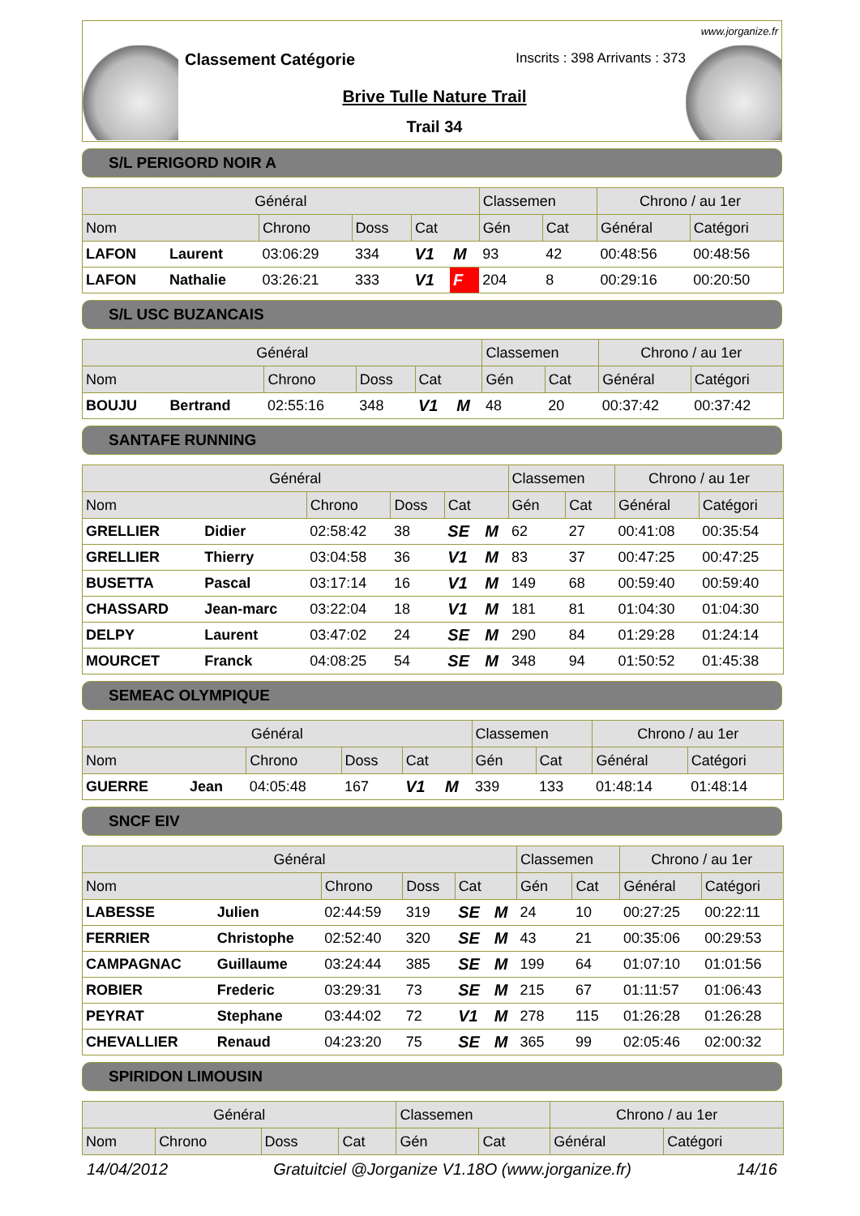www.jorganize.fr
Classement Catégorie
Inscrits : 398 Arrivants : 373
Brive Tulle Nature Trail
Trail 34
S/L PERIGORD NOIR A
| Général | | | | | | Classemen | | Chrono / au 1er | |
| --- | --- | --- | --- | --- | --- | --- | --- | --- | --- |
| Nom | | Chrono | Doss | Cat | | Gén | Cat | Général | Catégori |
| LAFON | Laurent | 03:06:29 | 334 | V1 | M | 93 | 42 | 00:48:56 | 00:48:56 |
| LAFON | Nathalie | 03:26:21 | 333 | V1 | F | 204 | 8 | 00:29:16 | 00:20:50 |
S/L USC BUZANCAIS
| Général | | | | | | Classemen | | Chrono / au 1er | |
| --- | --- | --- | --- | --- | --- | --- | --- | --- | --- |
| Nom | | Chrono | Doss | Cat | | Gén | Cat | Général | Catégori |
| BOUJU | Bertrand | 02:55:16 | 348 | V1 | M | 48 | 20 | 00:37:42 | 00:37:42 |
SANTAFE RUNNING
| Général | | | | | | Classemen | | Chrono / au 1er | |
| --- | --- | --- | --- | --- | --- | --- | --- | --- | --- |
| Nom | | Chrono | Doss | Cat | | Gén | Cat | Général | Catégori |
| GRELLIER | Didier | 02:58:42 | 38 | SE | M | 62 | 27 | 00:41:08 | 00:35:54 |
| GRELLIER | Thierry | 03:04:58 | 36 | V1 | M | 83 | 37 | 00:47:25 | 00:47:25 |
| BUSETTA | Pascal | 03:17:14 | 16 | V1 | M | 149 | 68 | 00:59:40 | 00:59:40 |
| CHASSARD | Jean-marc | 03:22:04 | 18 | V1 | M | 181 | 81 | 01:04:30 | 01:04:30 |
| DELPY | Laurent | 03:47:02 | 24 | SE | M | 290 | 84 | 01:29:28 | 01:24:14 |
| MOURCET | Franck | 04:08:25 | 54 | SE | M | 348 | 94 | 01:50:52 | 01:45:38 |
SEMEAC OLYMPIQUE
| Général | | | | | | Classemen | | Chrono / au 1er | |
| --- | --- | --- | --- | --- | --- | --- | --- | --- | --- |
| Nom | | Chrono | Doss | Cat | | Gén | Cat | Général | Catégori |
| GUERRE | Jean | 04:05:48 | 167 | V1 | M | 339 | 133 | 01:48:14 | 01:48:14 |
SNCF EIV
| Général | | | | | | Classemen | | Chrono / au 1er | |
| --- | --- | --- | --- | --- | --- | --- | --- | --- | --- |
| Nom | | Chrono | Doss | Cat | | Gén | Cat | Général | Catégori |
| LABESSE | Julien | 02:44:59 | 319 | SE | M | 24 | 10 | 00:27:25 | 00:22:11 |
| FERRIER | Christophe | 02:52:40 | 320 | SE | M | 43 | 21 | 00:35:06 | 00:29:53 |
| CAMPAGNAC | Guillaume | 03:24:44 | 385 | SE | M | 199 | 64 | 01:07:10 | 01:01:56 |
| ROBIER | Frederic | 03:29:31 | 73 | SE | M | 215 | 67 | 01:11:57 | 01:06:43 |
| PEYRAT | Stephane | 03:44:02 | 72 | V1 | M | 278 | 115 | 01:26:28 | 01:26:28 |
| CHEVALLIER | Renaud | 04:23:20 | 75 | SE | M | 365 | 99 | 02:05:46 | 02:00:32 |
SPIRIDON LIMOUSIN
| Général | | | | Classemen | | Chrono / au 1er | |
| --- | --- | --- | --- | --- | --- | --- | --- |
| Nom | Chrono | Doss | Cat | Gén | Cat | Général | Catégori |
14/04/2012 Gratuitciel @Jorganize V1.18O (www.jorganize.fr) 14/16